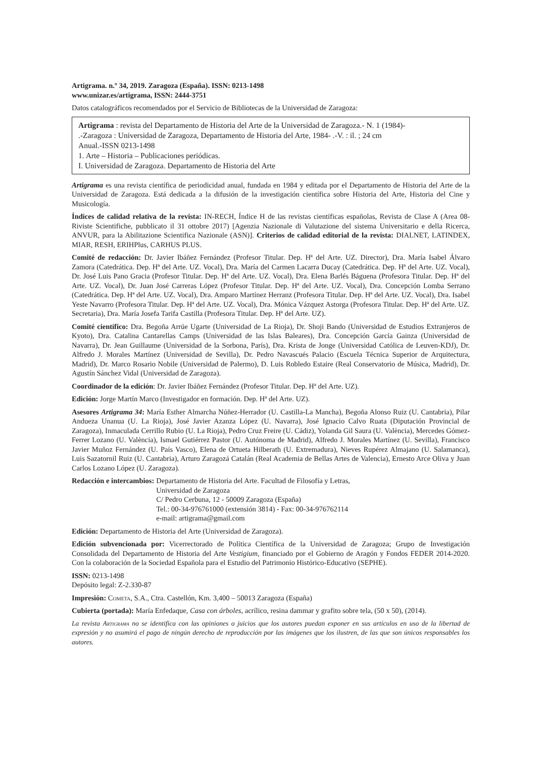Artigrama. n.º 34, 2019. Zaragoza (España). ISSN: 0213-1498
www.unizar.es/artigrama, ISSN: 2444-3751
Datos catalográficos recomendados por el Servicio de Bibliotecas de la Universidad de Zaragoza:
Artigrama : revista del Departamento de Historia del Arte de la Universidad de Zaragoza.- N. 1 (1984)-
.-Zaragoza : Universidad de Zaragoza, Departamento de Historia del Arte, 1984- .-V. : il. ; 24 cm
Anual.-ISSN 0213-1498
1. Arte – Historia – Publicaciones periódicas.
I. Universidad de Zaragoza. Departamento de Historia del Arte
Artigrama es una revista científica de periodicidad anual, fundada en 1984 y editada por el Departamento de Historia del Arte de la Universidad de Zaragoza. Está dedicada a la difusión de la investigación científica sobre Historia del Arte, Historia del Cine y Musicología.
Índices de calidad relativa de la revista: IN-RECH, Índice H de las revistas científicas españolas, Revista de Clase A (Area 08-Riviste Scientifiche, pubblicato il 31 ottobre 2017) [Agenzia Nazionale di Valutazione del sistema Universitario e della Ricerca, ANVUR, para la Abilitazione Scientifica Nazionale (ASN)]. Criterios de calidad editorial de la revista: DIALNET, LATINDEX, MIAR, RESH, ERIHPlus, CARHUS PLUS.
Comité de redacción: Dr. Javier Ibáñez Fernández (Profesor Titular. Dep. Hª del Arte. UZ. Director), Dra. María Isabel Álvaro Zamora (Catedrática. Dep. Hª del Arte. UZ. Vocal), Dra. María del Carmen Lacarra Ducay (Catedrática. Dep. Hª del Arte. UZ. Vocal), Dr. José Luis Pano Gracia (Profesor Titular. Dep. Hª del Arte. UZ. Vocal), Dra. Elena Barlés Báguena (Profesora Titular. Dep. Hª del Arte. UZ. Vocal), Dr. Juan José Carreras López (Profesor Titular. Dep. Hª del Arte. UZ. Vocal), Dra. Concepción Lomba Serrano (Catedrática. Dep. Hª del Arte. UZ. Vocal), Dra. Amparo Martínez Herranz (Profesora Titular. Dep. Hª del Arte. UZ. Vocal), Dra. Isabel Yeste Navarro (Profesora Titular. Dep. Hª del Arte. UZ. Vocal), Dra. Mónica Vázquez Astorga (Profesora Titular. Dep. Hª del Arte. UZ. Secretaria), Dra. María Josefa Tarifa Castilla (Profesora Titular. Dep. Hª del Arte. UZ).
Comité científico: Dra. Begoña Arrúe Ugarte (Universidad de La Rioja), Dr. Shoji Bando (Universidad de Estudios Extranjeros de Kyoto), Dra. Catalina Cantarellas Camps (Universidad de las Islas Baleares), Dra. Concepción García Gainza (Universidad de Navarra), Dr. Jean Guillaume (Universidad de la Sorbona, París), Dra. Krista de Jonge (Universidad Católica de Leuven-KDJ), Dr. Alfredo J. Morales Martínez (Universidad de Sevilla), Dr. Pedro Navascués Palacio (Escuela Técnica Superior de Arquitectura, Madrid), Dr. Marco Rosario Nobile (Universidad de Palermo), D. Luis Robledo Estaire (Real Conservatorio de Música, Madrid), Dr. Agustín Sánchez Vidal (Universidad de Zaragoza).
Coordinador de la edición: Dr. Javier Ibáñez Fernández (Profesor Titular. Dep. Hª del Arte. UZ).
Edición: Jorge Martín Marco (Investigador en formación. Dep. Hª del Arte. UZ).
Asesores Artigrama 34: María Esther Almarcha Núñez-Herrador (U. Castilla-La Mancha), Begoña Alonso Ruiz (U. Cantabria), Pilar Andueza Unanua (U. La Rioja), José Javier Azanza López (U. Navarra), José Ignacio Calvo Ruata (Diputación Provincial de Zaragoza), Inmaculada Cerrillo Rubio (U. La Rioja), Pedro Cruz Freire (U. Cádiz), Yolanda Gil Saura (U. València), Mercedes Gómez-Ferrer Lozano (U. València), Ismael Gutiérrez Pastor (U. Autónoma de Madrid), Alfredo J. Morales Martínez (U. Sevilla), Francisco Javier Muñoz Fernández (U. País Vasco), Elena de Ortueta Hilberath (U. Extremadura), Nieves Rupérez Almajano (U. Salamanca), Luis Sazatornil Ruiz (U. Cantabria), Arturo Zaragozá Catalán (Real Academia de Bellas Artes de Valencia), Ernesto Arce Oliva y Juan Carlos Lozano López (U. Zaragoza).
Redacción e intercambios: Departamento de Historia del Arte. Facultad de Filosofía y Letras,
Universidad de Zaragoza
C/ Pedro Cerbuna, 12 - 50009 Zaragoza (España)
Tel.: 00-34-976761000 (extensión 3814) - Fax: 00-34-976762114
e-mail: artigrama@gmail.com
Edición: Departamento de Historia del Arte (Universidad de Zaragoza).
Edición subvencionada por: Vicerrectorado de Política Científica de la Universidad de Zaragoza; Grupo de Investigación Consolidada del Departamento de Historia del Arte Vestigium, financiado por el Gobierno de Aragón y Fondos FEDER 2014-2020. Con la colaboración de la Sociedad Española para el Estudio del Patrimonio Histórico-Educativo (SEPHE).
ISSN: 0213-1498
Depósito legal: Z-2.330-87
Impresión: Cometa, S.A., Ctra. Castellón, Km. 3,400 – 50013 Zaragoza (España)
Cubierta (portada): María Enfedaque, Casa con árboles, acrílico, resina dammar y grafito sobre tela, (50 x 50), (2014).
La revista Artigrama no se identifica con las opiniones o juicios que los autores puedan exponer en sus artículos en uso de la libertad de expresión y no asumirá el pago de ningún derecho de reproducción por las imágenes que los ilustren, de las que son únicos responsables los autores.